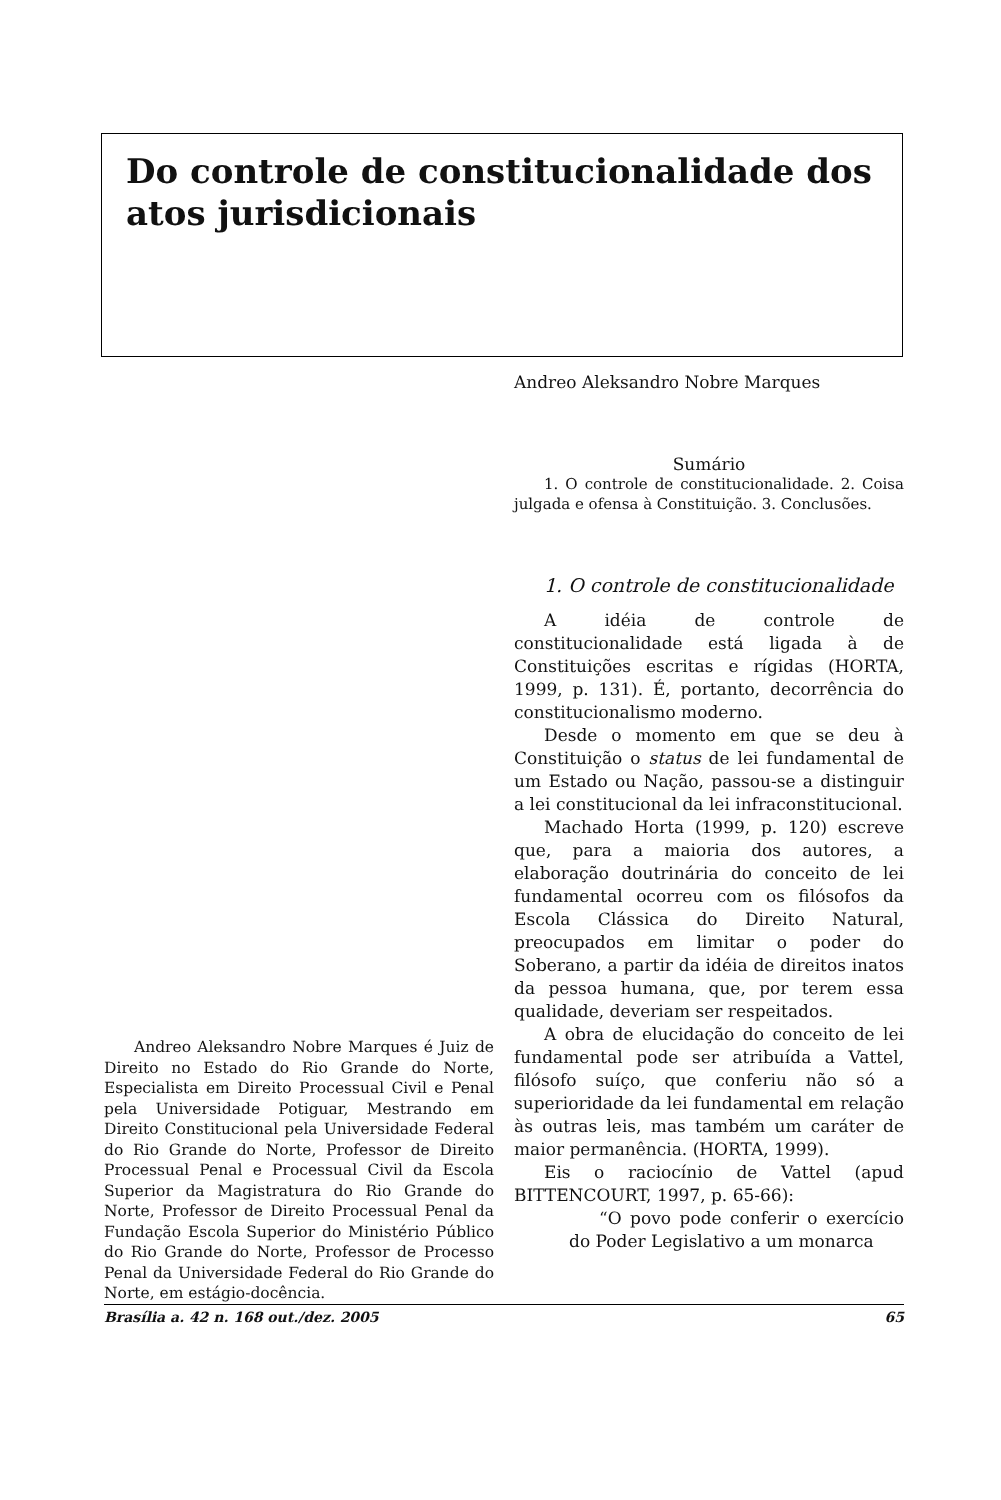Do controle de constitucionalidade dos atos jurisdicionais
Andreo Aleksandro Nobre Marques é Juiz de Direito no Estado do Rio Grande do Norte, Especialista em Direito Processual Civil e Penal pela Universidade Potiguar, Mestrando em Direito Constitucional pela Universidade Federal do Rio Grande do Norte, Professor de Direito Processual Penal e Processual Civil da Escola Superior da Magistratura do Rio Grande do Norte, Professor de Direito Processual Penal da Fundação Escola Superior do Ministério Público do Rio Grande do Norte, Professor de Processo Penal da Universidade Federal do Rio Grande do Norte, em estágio-docência.
Andreo Aleksandro Nobre Marques
Sumário
1. O controle de constitucionalidade. 2. Coisa julgada e ofensa à Constituição. 3. Conclusões.
1. O controle de constitucionalidade
A idéia de controle de constitucionalidade está ligada à de Constituições escritas e rígidas (HORTA, 1999, p. 131). É, portanto, decorrência do constitucionalismo moderno.
Desde o momento em que se deu à Constituição o status de lei fundamental de um Estado ou Nação, passou-se a distinguir a lei constitucional da lei infraconstitucional.
Machado Horta (1999, p. 120) escreve que, para a maioria dos autores, a elaboração doutrinária do conceito de lei fundamental ocorreu com os filósofos da Escola Clássica do Direito Natural, preocupados em limitar o poder do Soberano, a partir da idéia de direitos inatos da pessoa humana, que, por terem essa qualidade, deveriam ser respeitados.
A obra de elucidação do conceito de lei fundamental pode ser atribuída a Vattel, filósofo suíço, que conferiu não só a superioridade da lei fundamental em relação às outras leis, mas também um caráter de maior permanência. (HORTA, 1999).
Eis o raciocínio de Vattel (apud BITTENCOURT, 1997, p. 65-66):
“O povo pode conferir o exercício do Poder Legislativo a um monarca
Brasília a. 42 n. 168 out./dez. 2005 65